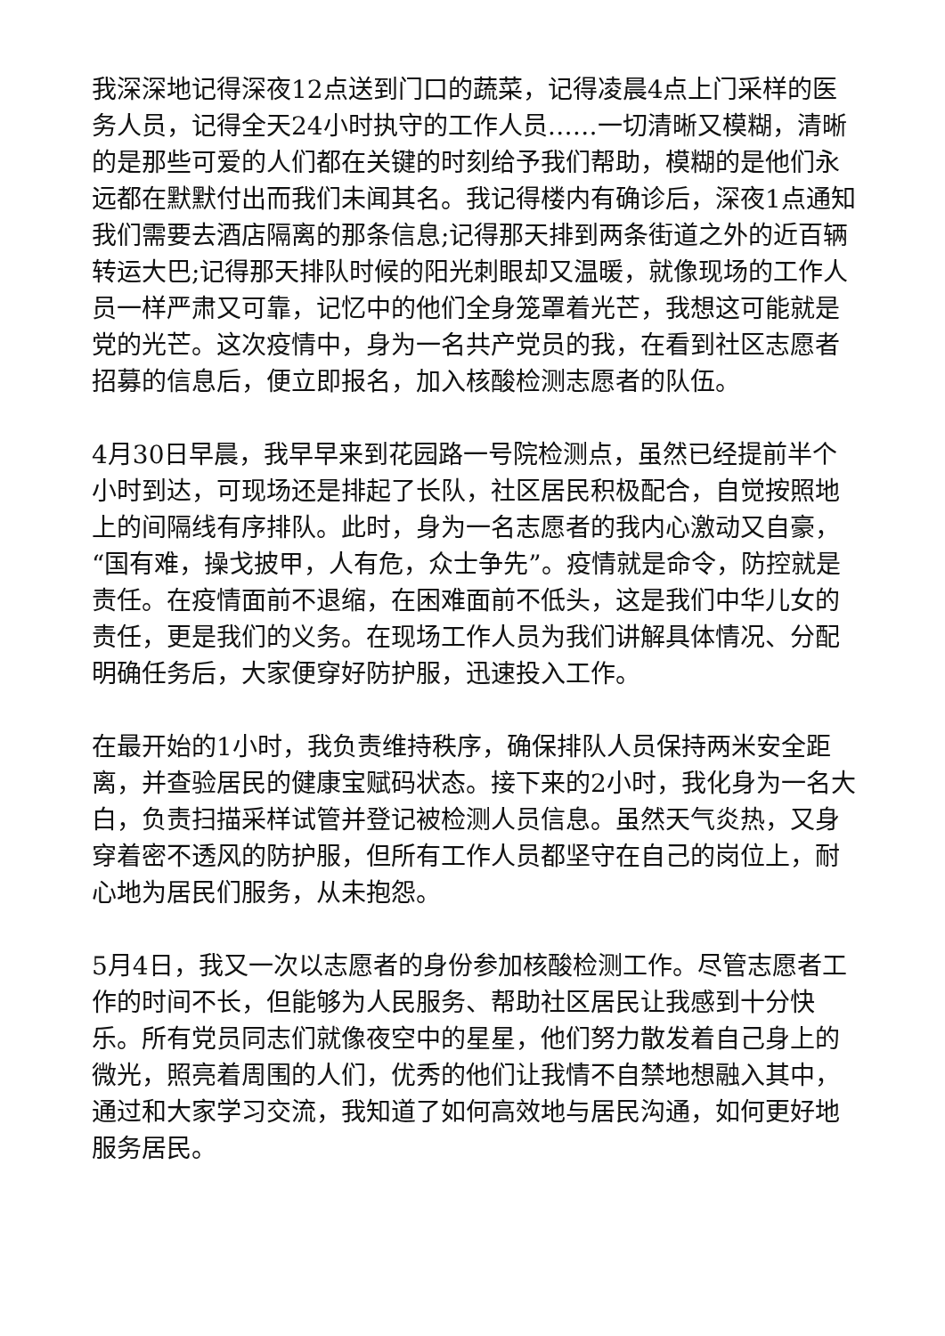我深深地记得深夜12点送到门口的蔬菜，记得凌晨4点上门采样的医务人员，记得全天24小时执守的工作人员……一切清晰又模糊，清晰的是那些可爱的人们都在关键的时刻给予我们帮助，模糊的是他们永远都在默默付出而我们未闻其名。我记得楼内有确诊后，深夜1点通知我们需要去酒店隔离的那条信息;记得那天排到两条街道之外的近百辆转运大巴;记得那天排队时候的阳光刺眼却又温暖，就像现场的工作人员一样严肃又可靠，记忆中的他们全身笼罩着光芒，我想这可能就是党的光芒。这次疫情中，身为一名共产党员的我，在看到社区志愿者招募的信息后，便立即报名，加入核酸检测志愿者的队伍。
4月30日早晨，我早早来到花园路一号院检测点，虽然已经提前半个小时到达，可现场还是排起了长队，社区居民积极配合，自觉按照地上的间隔线有序排队。此时，身为一名志愿者的我内心激动又自豪，“国有难，操戈披甲，人有危，众士争先”。疫情就是命令，防控就是责任。在疫情面前不退缩，在困难面前不低头，这是我们中华儿女的责任，更是我们的义务。在现场工作人员为我们讲解具体情况、分配明确任务后，大家便穿好防护服，迅速投入工作。
在最开始的1小时，我负责维持秩序，确保排队人员保持两米安全距离，并查验居民的健康宝赋码状态。接下来的2小时，我化身为一名大白，负责扫描采样试管并登记被检测人员信息。虽然天气炎热，又身穿着密不透风的防护服，但所有工作人员都坚守在自己的岗位上，耐心地为居民们服务，从未抱怨。
5月4日，我又一次以志愿者的身份参加核酸检测工作。尽管志愿者工作的时间不长，但能够为人民服务、帮助社区居民让我感到十分快乐。所有党员同志们就像夜空中的星星，他们努力散发着自己身上的微光，照亮着周围的人们，优秀的他们让我情不自禁地想融入其中，通过和大家学习交流，我知道了如何高效地与居民沟通，如何更好地服务居民。